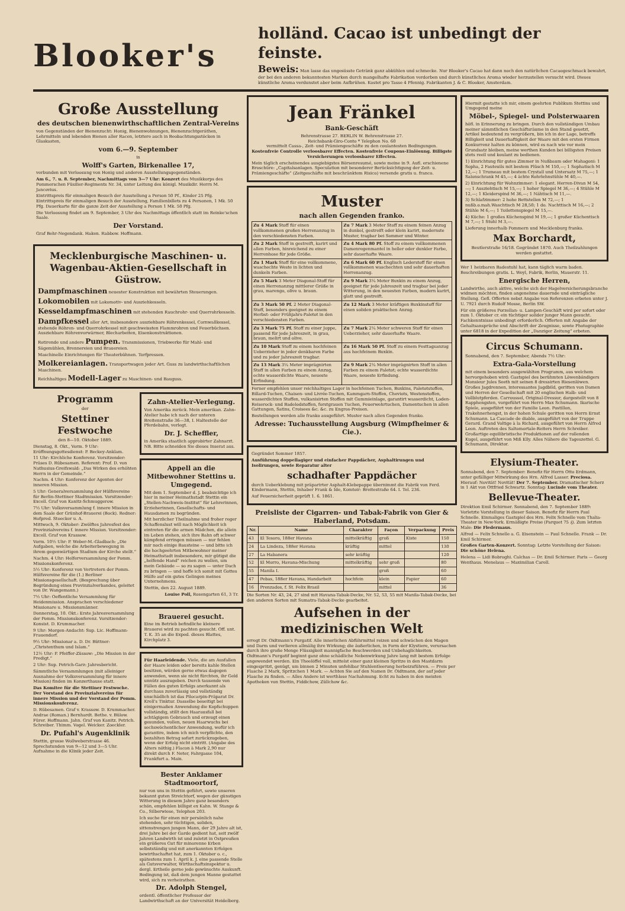Blooker's
holländ. Cacao ist unbedingt der feinste.
Beweis: Man lasse das ungesüsste Getränk ganz abkühlen und schmecke. Nur Blooker's Cacao hat dann noch den natürlichen Cacaogeschmack bewahrt, der bei den anderen bekanntesten Marken durch mangelhafte Fabrikation verdorben und durch künstliches Aroma wieder herzustellen versucht wird. Dieses künstliche Aroma verdunstet aber beim Aufbrühen. Kostet pro Tasse 4 Pfennig. Fabrikanten J. & C. Blooker, Amsterdam.
Große Ausstellung
des deutschen bienenwirthschaftlichen Zentral-Vereins
von Gegenständen der Bienenzucht: Honig, Bienenwohnungen, Bienenzuchtgeräthen, Lehrmitteln und lebenden Bienen aller Racen, letztere auch in Beobachtungsstöcken in Glaskasten,
vom 6.—9. September
in
Wolff's Garten, Birkenallee 17,
verbunden mit Verloosung von Honig und anderen Ausstellungsgegenständen.
Am 6., 7. u. 8. September, Nachmittags von 3—7 Uhr: Konzert des Musikkorps des Pommerschen Füsilier-Regiments Nr. 34, unter Leitung des königl. Musikdir. Herrn M. Jancovius.
Eintrittspreis für einmaligen Besuch der Ausstellung a Person 50 Pf., Kinder 25 Pfg. Eintrittspreis für einmaligen Besuch der Ausstellung, Familienbillets zu 4 Personen, 1 Mk. 50 Pfg. Dauerkarte für die ganze Zeit der Ausstellung a Person 1 Mk. 50 Pfg.
Die Verloosung findet am 9. September, 3 Uhr des Nachmittags öffentlich statt im Reinke'schen Saale.
Der Vorstand.
Graf Behr-Negendank. Haken. Rabbow. Hoffmann.
Mecklenburgische Maschinen- u. Wagenbau-Aktien-Gesellschaft in Güstrow.
Dampfmaschinen neuester Konstruktion mit bewährten Steuerungen.
Lokomobilen mit Lokomotiv- und Ausziehkesseln.
Kesseldampfmaschinen mit stehenden Rauchrohr- und Querrohrkesseln.
Dampfkessel aller Art, insbesondere ausziehbare Röhrenkessel, Cornwallkessel, stehende Röhren- und Querrohrkessel mit geschweissten Flammrohren und Feuerbüchsen. Ausziehbare Röhrenvorwärmer, Blecharbeiten, Eisenkonstruktionen.
Rotirende und andere Pumpen. Transmissionen, Triebwerke für Mahl- und Sägemühlen, Brennereien und Brauereien.
Maschinelle Einrichtungen für Theaterbühnen. Torfpressen.
Molkereianlagen. Transportwagen jeder Art. Guss zu landwirthschaftlichen Maschinen.
Reichhaltiges Modell-Lager zu Maschinen- und Bauguss.
Programm
der
Stettiner Festwoche
den 8—10. Oktober 1889.
Dienstag, 8. Okt., Vorm. 9 Uhr: Eröffnungsgottesdienst: P. Beckey-Anklam.
11 Uhr: Kirchliche Konferenz. Vorsitzender: Präses D. Rübesamen. Referent: Prof. D. von Nathusius-Greifswald: „Das Wirken des erhöhten Herrn in der Gemeinde.“
Nachm. 4 Uhr: Konferenz der Agenten der inneren Mission.
5 Uhr: Generalversammlung der Hülfsvereine für Berlin-Stettiner Stadtmission. Vorsitzender: Excell. Graf von Kanitz-Schmuggerow.
7½ Uhr: Volksversammlung f. innere Mission in dem Saale der Grünhof-Brauerei (Bock). Redner: Hofpred. Stoecker u. A.
Mittwoch, 9. Oktober: Zwölftes Jahresfest des Provinzialvereins f. innere Mission. Vorsitzender: Excell. Graf von Krassow.
Vorm. 10½ Uhr: P. Weber-M.-Gladbach: „Die Aufgaben, welche die Arbeiterbewegung in ihrem gegenwärtigen Stadium der Kirche stellt.“
Nachm. 4 Uhr: Helferversammlung der Pomm. Missionskonferenz.
5½ Uhr: Konferenz von Vertretern der Pomm. Hülfsvereine für die (1.) Berliner Missionsgesellschaft. (Besprechung über Begründung eines Provinzialverbandes, geleitet von Dr. Wangemann.)
7½ Uhr: Oeffentliche Versammlung für Heidenmission. Ansprachen verschiedener Missionare u. Missionsmänner.
Donnerstag, 10. Okt.: Erste Jahresversammlung der Pomm. Missionskonferenz. Vorsitzender: Konsist. D. Krummacher.
9 Uhr: Morgen-Andacht: Sup. Lic. Hoffmann-Frauendorf.
9½ Uhr: Missionar a. D. Dr. Büttner: „Christenthum und Islam.“
12½ Uhr: P. Pfeiffer-Züssow: „Die Mission in der Predigt.“
2 Uhr: Sup. Petrich-Garz: Jahresbericht.
Sämmtliche Versammlungen (mit alleiniger Ausnahme der Volksversammlung für innere Mission) finden im Konzerthause statt.
Das Komitee für die Stettiner Festwoche. Der Vorstand des Provinzialvereins für innere Mission und der Vorstand der Pomm. Missionskonferenz.
D. Rübesamen. Graf v. Krassow. D. Krummacher. Andrae (Roman.) Bernhardt. Bethe. v. Bülow. Fürer. Hoffmann. Jahn. Graf von Kanitz. Petrich. Schreiber. Thimm. Vogel. Weicker. Zoeckler.
Dr. Pufahl's Augenklinik
Stettin, grosse Wollweberstrasse 46. Sprechstunden von 9—12 und 3—5 Uhr. Aufnahme in die Klinik jeder Zeit.
Zahn-Atelier-Verlegung.
Von Amerika zurück. Mein amerikan. Zahn-Atelier habe ich nach der unteren Breitenstraße 36—38, I. Haltestelle der Pferdebahn, verlegt.
Dr. J. Scheffler,
in Amerika staatlich approbirter Zahnarzt. NB. Bitte schneiden Sie dieses Inserat aus.
Appell an die Mitbewohner Stettins u. Umgegend.
Mit dem 1. September d. J. beabsichtige ich hier in meiner Heimathstadt Stettin ein „Stellen-Nachweis-Institut“ für Lehrerinnen, Erzieherinnen, Gesellschafts- und Hausdamen zu begründen.
Mit herzlicher Theilnahme und froher reger Schaffenslust will nach Möglichkeit ich eintreten für die armen Mädchen, die allein im Leben stehen, sich ihre Bahn oft schwer kämpfend erringen müssen — nur fehlen mir noch einige Bausteine — und bitte ich die hochgeehrten Mitbewohner meiner Heimathstadt insbesondere, mir gütigst die „helfende Hand“ reichen zu wollen, um mein Gebäude — so zu sagen — unter Dach zu bringen — und hoffe ich somit mit Gottes Hülfe auf ein gutes Gelingen meines Unternehmens.
Stettin, den 22. August 1889.
Louise Poll, Rosengarten 61, 3 Tr.
Brauerei gesucht.
Eine im Betrieb befindliche kleinere Brauerei wird zu pachten gesucht. Off. unt. T. K. 35 an die Exped. dieses Blattes, Kirchplatz 3.
Für Haarleidende. Viele, die am Ausfallen der Haare leiden oder bereits kahle Stellen besitzen, würden gerne etwas dagegen anwenden, wenn sie nicht fürchten, ihr Geld unnütz auszugeben. Durch tausende von Fällen des guten Erfolgs anerkannt als durchaus zuverlässig und vollständig unschädlich ist das Pilocarpin-Präparat Dr. Krell's Tinktur. Dasselbe beseitigt bei einigermaßen Anwendung die Kopfschuppen vollständig, stillt den Haarausfall bei achtägigem Gebrauch und erzeugt einen gesunden, vollen, neuen Haarwuchs bei sechswöchentlicher Anwendung, wofür ich garantire, indem ich mich verpflichte, den bezahlten Betrag sofort zurückzugeben, wenn der Erfolg nicht eintritt. (Angabe des Alters nöthig.) Flacon à Mark 2,90 nur direkt durch F. Neter, Fahrgasse 104, Frankfurt a. Main.
Bester Anklamer Stadtmoortorf,
nur von uns in Stettin geführt, sowie unseren bekannt guten Streichtorf, wegen der günstigen Witterung in diesem Jahre ganz besonders schön, empfehlen billigst ex Kahn. W. Stange & Co., Silberwiese, Telephon 203.
Ich suche für einen mir persönlich nahe stehenden, sehr tüchtigen, soliden, sittenstrengen jungen Mann, der 29 Jahre alt ist, drei Jahre bei der Garde gedient hat, seit zwölf Jahren Landwirth ist und zuletzt in Ostpreußen ein größeres Gut für minorenne Erben selbstständig und mit anerkannten Erfolgen bewirthschaftet hat, zum 1. Oktober o. c., spätestens zum 1. April k. J. eine passende Stelle als Gutsverwalter, Wirthschaftsinspektor u. dergl. Ertheile gerne jede gewünschte Auskunft. Bedingung ist, daß dem jungen Manne gestattet wird, sich zu verheirathen.
Dr. Adolph Stengel,
ordentl. öffentlicher Professor der Landwirthschaft an der Universität Heidelberg.
Jean Fränkel
Bank-Geschäft
Behrenstrasse 27. BERLIN W. Behrenstrasse 27.
Reichsbank-Giro-Conto * Telephon No. 60
vermittelt Cassa-, Zeit- und Prämiengeschäfte zu den coulantesten Bedingungen.
Kostenfreie Controlle verloosbarer Effecten. Kostenfreie Coupons-Einlösung. Billigste Versicherungen verloosbarer Effecten.
Mein täglich erscheinendes ausgiebigstes Börsenresumé, sowie meine in 9. Aufl. erschienene Broschüre: „Capitalsanlagen. Speculation mit besonderer Berücksichtigung der Zeit- u. Prämiengeschäfte“ (Zeitgeschäfte mit beschränktem Risico) versende gratis u. franco.
Muster
nach allen Gegenden franko.
| Zu 4 Mark Stoff für einen vollkommenen großen Herrenanzug in den verschiedensten Farben. | Zu 7 Mark 3 Meter Stoff zu einem feinen Anzug in dunkel, gestreift oder klein karirt, modernste Muster, tragbar bei Sommer und Winter. |
| Zu 2 Mark Stoff in gestreift, karirt und allen Farben, hinreichend zu einer Herrenhose für jede Größe. | Zu 4 Mark 80 Pf. Stoff zu einem vollkommenen Damenregenmantel in heller oder dunkler Farbe, sehr dauerhafte Waare. |
| Zu 1 Mark Stoff für eine vollkommene, waschechte Weste in lichten und dunkeln Farben. | Zu 6 Mark 60 Pf. Englisch Lederstoff für einen vollkommenen waschechten und sehr dauerhaften Herrenanzug. |
| Zu 5 Mark 3 Meter Diagonal-Stoff für einen Herrenanzug mittlerer Größe in grau, marengo, olive u. braun. | Zu 9 Mark 3¼ Meter Buxkin zu einem Anzug, geeignet für jede Jahreszeit und tragbar bei jeder Witterung, in den neuesten Farben, modern karirt, glatt und gestreift. |
| Zu 3 Mark 50 Pf. 2 Meter Diagonal-Stoff, besonders geeignet zu einem Herbst- oder Frühjahrs-Paletot in den verschiedensten Farben. | Zu 12 Mark 3 Meter kräftigen Buxkinstoff für einen soliden praktischen Anzug. |
| Zu 3 Mark 75 Pf. Stoff zu einer Joppe, passend für jede Jahreszeit, in grau, braun, melirt und olive. | Zu 7 Mark 2¼ Meter schweren Stoff für einen Ueberzieher, sehr dauerhafte Waare. |
| Zu 10 Mark Stoff zu einem hochfeinen Ueberzieher in jeder denkbaren Farbe und zu jeder Jahreszeit tragbar. | Zu 16 Mark 50 Pf. Stoff zu einem Festtagsanzug aus hochfeinem Buxkin. |
| Zu 13 Mark 3¼ Meter imprägnirten Stoff in allen Farben zu einem Anzug, echte wasserdichte Waare, neueste Erfindung. | Zu 9 Mark 2¼ Meter imprägnirten Stoff in allen Farben zu einem Paletot; echte wasserdichte Waare, neueste Erfindung. |
Ferner empfehlen unser reichhaltiges Lager in hochfeinen Tuchen, Buxkins, Paletotstoffen, Billard-Tuchen, Chaisen- und Livrée-Tuchen, Kammgarn-Stoffen, Cheviots, Westenstoffen, wasserdichten Stoffen, vulkanisirten Stoffen mit Gummieinlage, garantirt wasserdicht, Loden-Reiserock- und Badelodstoffen, forstgrauen Tuchen, Feuerwehrtuchen, Damentuchen in allen Gattungen, Satins, Croisees &c. &c. zu Engros-Preisen.
Bestellungen werden alle franko ausgeführt. Muster nach allen Gegenden franko.
Adresse: Tuchausstellung Augsburg (Wimpfheimer & Cie.).
Gegründet Sommer 1857.
Ausführung doppellagiger und einfacher Pappdächer, Asphaltirungen und Isolirungen, sowie Reparatur alter
schadhafter Pappdächer
durch Ueberklebung mit präparirter Asphalt-Klebepappe übernimmt die Fabrik von Ferd. Kindermann, Stettin, Inhaber Frank & Ide, Komtoir: Breitestraße 64. I. Tel. 236.
Auf Feuersicherheit geprüft 1. 6. 1861.
Preisliste der Cigarren- und Tabak-Fabrik von Gier & Haberland, Potsdam.
| Nr. | Name | Charakter | Façon | Verpackung | Preis |
| --- | --- | --- | --- | --- | --- |
| 43 | El Tesoro, 188er Havana | mittelkräftig | groß | Kiste | 150 |
| 24 | La Lindeza, 188er Havana | kräftig | mittel | | 130 |
| 27 | La Habanera | sehr kräftig | | | 120 |
| 52 | El Morro, Havana-Mischung | mittelkräftig | sehr groß | | 80 |
| 55 | Manila I. | | groß | | 60 |
| 47 | Pebas, 188er Havana, Handarbeit | hochfein | klein | Papier | 60 |
| 16 | Prenzados, f. St. Felix Brasil | | mittel | | 36 |
Die Sorten Nr. 43, 24, 27 sind mit Havana-Tabak-Decke, Nr. 52, 53, 55 mit Manila-Tabak-Decke, bei den anderen Sorten mit Sumatra-Tabak-Decke gearbeitet.
Aufsehen in der medizinischen Welt
erregt Dr. Oidtmann's Purgatif. Alle innerlichen Abführmittel reizen und schwächen den Magen und Darm und verlieren allmälig ihre Wirkung; die äußerlichen, in Form der Klystiere, verursachen durch ihre große Menge Flüssigkeit mannigfache Beschwerden und Unbehaglichkeiten. Oidtmann's Purgatif beginnt ganz ohne schädliche Nebenwirkung Jahre lang mit bestem Erfolge angewendet werden. Ein Theelöffel voll, mittelst einer ganz kleinen Spritze in den Mastdarm eingespritzt, genügt, um binnen 2 Minuten unfehlbar Stuhlentleerung herbeizuführen. — Preis per Flasche 2 Mark, Spritzchen 1 Mark. — Achten Sie auf den Namen Dr. Oidtmann, der auf jeder Flasche zu finden. — Alles Andere ist werthlose Nachahmung. Echt zu haben in den meisten Apotheken von Stettin, Fiddichow, Züllchow &c.
Hiermit gestatte ich mir, einem geehrten Publikum Stettins und Umgegend meine
Möbel-, Spiegel- und Polsterwaaren
höfl. in Erinnerung zu bringen. Durch den vollständigen Umbau meiner sämmtlichen Geschäftsräume in den Stand gesetzt, Artikel bedeutend zu vergrößern, bin ich in der Lage, betreffs Billigkeit und Dauerhaftigkeit der Waare mit den ersten Firmen Konkurrenz halten zu können, wird es nach wie vor mein Grundsatz bleiben, meine werthen Kunden bei billigsten Preisen stets reell und koulant zu bedienen.
1) Einrichtung für gutes Zimmer in Nußbaum oder Mahagoni: 1 Sopha, 2 Fauteuils mit bestem Plüsch M 150,—; 1 Sophatisch M 12,—; 1 Trumeau mit bestem Crystall und Untersatz M 75,—; 1 Salonschrank M 45,—; 4 ächte Rohrlehnstühle M 40,—.
2) Einrichtung für Wohnzimmer: 1 elegant. Herren-Divan M 54,—; 1 Ausziehtisch M 15,—; 1 hoher Spiegel M 36,—; 4 Stühle M 12,—; 1 Kleiderspind M 36,—; 1 Nähtisch M 11,—.
3) Schlafzimmer: 2 hohe Bettstellen M 72,—; 1 nußb.o.mah.Waschtisch M 28,50; 1 do. Nachttisch M 16,—; 2 Stühle M 6,—; 1 Toilettenspiegel M 15,—.
4) Küche: 1 großes Küchenspind M 19,—; 1 großer Küchentisch M 7,—; 1 Stuhl M 3,—.
Lieferung innerhalb Pommern und Mecklenburg franko.
Max Borchardt,
Beutlerstraße 16/18. Gegründet 1870. Auch Theilzahlungen werden gestattet.
Wer 1 heizbaren Badestuhl hat, kann täglich warm baden. Beschreibungen gratis. L. Weyl, Fabrik, Berlin, Mauerstr. 11.
Energische Herren,
Landwirthe, auch aktive, welche sich der Hagelversicherungsbranche widmen möchten, finden angenehme dauernde und einträgliche Stellung. Gefl. Offerten nebst Angabe von Referenzen erbeten unter J. U. 7921 durch Rudolf Mosse, Berlin SW.
Für ein größeres Porzellan- u. Lampen-Geschäft wird per sofort oder zum 1. Oktober cr. ein tüchtiger solider junger Mann gesucht. Fachkenntnisse unbedingt erforderlich. Offerten mit Angabe der Gehaltsansprüche und Abschrift der Zeugnisse, sowie Photographie unter 6818 in der Expedition der „Danziger Zeitung“ erbeten.
Circus Schumann.
Sonnabend, den 7. September, Abends 7½ Uhr:
Extra-Gala-Vorstellung
mit einem besonders ausgewählten Programm, aus welchem hervorgehoben wird: Gastspiel des berühmten Löwenbändigers Monsieur Jules Seeth mit seinen 8 dressirten Riesenlöwen. Großes Jagdrennen, interessantes Jagdbild, geritten von Damen und Herren der Gesellschaft mit 20 englischen Halb- und Vollblutpferden. Carroussel, Original-Dressur, dargestellt von 8 Rapphengsten, vorgeführt von Herrn Max Schumann. Ikarische Spiele, ausgeführt von der Familie Leon. Postillon, Trakehnerhengst, in der hohen Schule geritten von Herrn Ernst Schumann. La Cascade de diable, ausgeführt von der Truppe Gerard. Grand Voltige à la Richard, ausgeführt von Herrn Alfred Leon. Auftreten des Saltomortale-Reiters Herrn Schreiber. Großartige equilibristische Produktionen auf der rollenden Kugel, ausgeführt von Miß Elly. Alles Nähere die Tageszettel. G. Schumann, Direktor.
Elysium-Theater.
Sonnabend, den 7. September: Benefiz für Herrn Otto Erdmann, unter gefälliger Mitwirkung des Hrn. Alfred Lasser. Preciosa. Hierauf: Novität! Novität! Der 7. September. Dramatischer Scherz in 1 Akt von Ottfried Schwartz. Sonntag: Lucinde vom Theater.
Bellevue-Theater.
Direktion Emil Schirmer. Sonnabend, den 7. September 1889: Vorletzte Vorstellung in dieser Saison. Benefiz für Herrn Paul Schnelle. Einmaliges Gastspiel des Hrn. Felix Schnelle vom Thalia-Theater in New-York. Ermäßigte Preise (Parquet 75 ₰). Zum letzten Male: Die Fledermaus.
Alfred — Felix Schnelle a. G. Eisenstein — Paul Schnelle. Frank — Dr. Emil Schirmer.
Großes Garten-Konzert. Sonntag: Letzte Vorstellung der Saison: Die schöne Helena.
Helena — Lidi Bobroghi. Calchas — Dr. Emil Schirmer. Paris — Georg Wenthaus. Menelaus — Maximilian Carell.